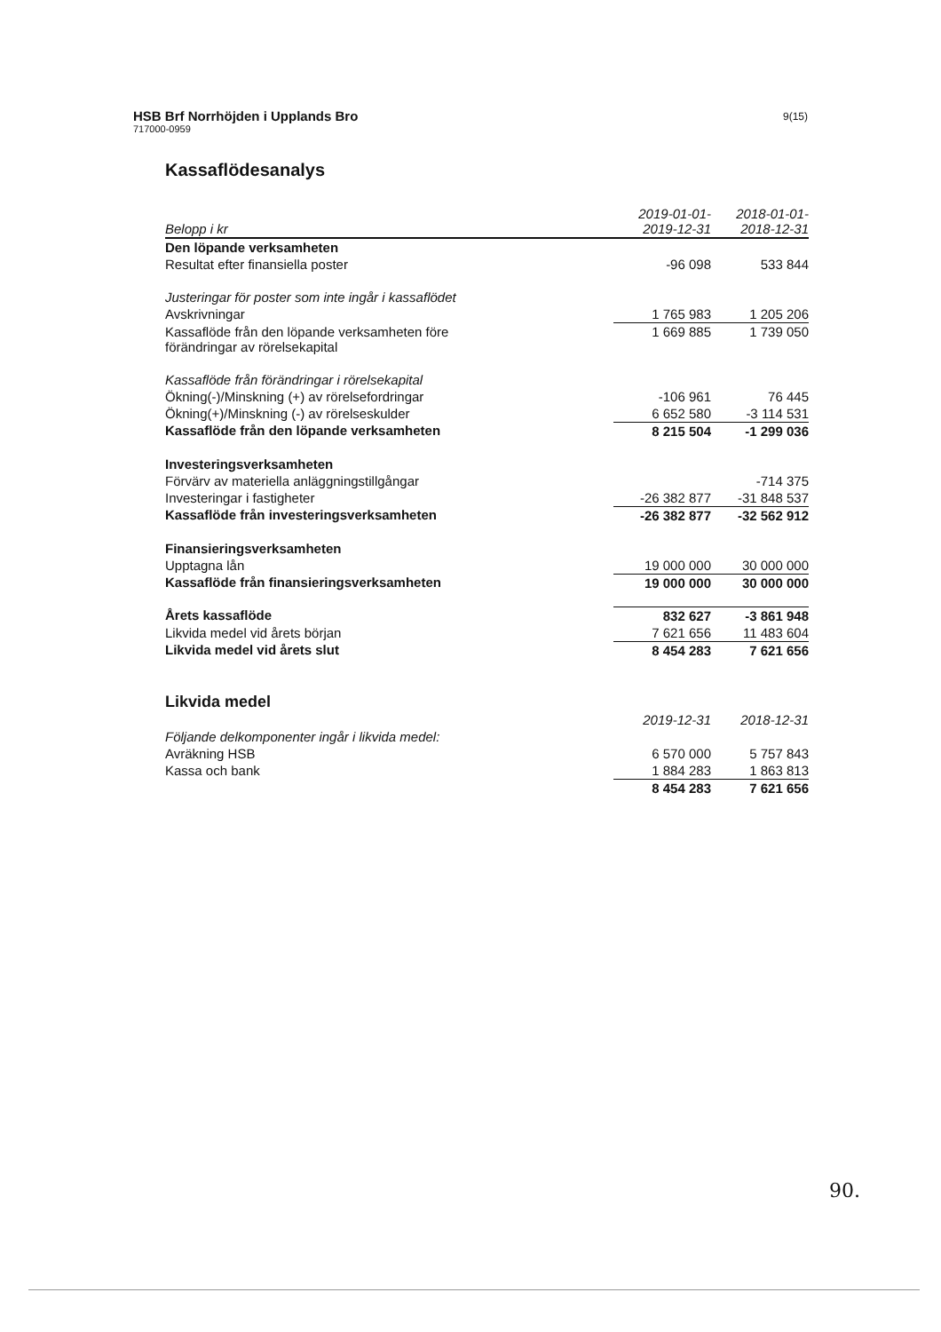HSB Brf Norrhöjden i Upplands Bro
717000-0959
9(15)
Kassaflödesanalys
| Belopp i kr | 2019-01-01- 2019-12-31 | | 2018-01-01- 2018-12-31 | |
| --- | --- | --- | --- | --- |
| Den löpande verksamheten | | | | |
| Resultat efter finansiella poster | -96 098 | | 533 844 | |
| Justeringar för poster som inte ingår i kassaflödet | | | | |
| Avskrivningar | 1 765 983 | | 1 205 206 | |
| Kassaflöde från den löpande verksamheten före förändringar av rörelsekapital | 1 669 885 | | 1 739 050 | |
| Kassaflöde från förändringar i rörelsekapital | | | | |
| Ökning(-)/Minskning (+) av rörelsefordringar | -106 961 | | 76 445 | |
| Ökning(+)/Minskning (-) av rörelseskulder | 6 652 580 | | -3 114 531 | |
| Kassaflöde från den löpande verksamheten | 8 215 504 | | -1 299 036 | |
| Investeringsverksamheten | | | | |
| Förvärv av materiella anläggningstillgångar | | | -714 375 | |
| Investeringar i fastigheter | -26 382 877 | | -31 848 537 | |
| Kassaflöde från investeringsverksamheten | -26 382 877 | | -32 562 912 | |
| Finansieringsverksamheten | | | | |
| Upptagna lån | 19 000 000 | | 30 000 000 | |
| Kassaflöde från finansieringsverksamheten | 19 000 000 | | 30 000 000 | |
| Årets kassaflöde | 832 627 | | -3 861 948 | |
| Likvida medel vid årets början | 7 621 656 | | 11 483 604 | |
| Likvida medel vid årets slut | 8 454 283 | | 7 621 656 | |
Likvida medel
| | 2019-12-31 | | 2018-12-31 | |
| --- | --- | --- | --- | --- |
| Följande delkomponenter ingår i likvida medel: | | | | |
| Avräkning HSB | 6 570 000 | | 5 757 843 | |
| Kassa och bank | 1 884 283 | | 1 863 813 | |
| | 8 454 283 | | 7 621 656 | |
90.